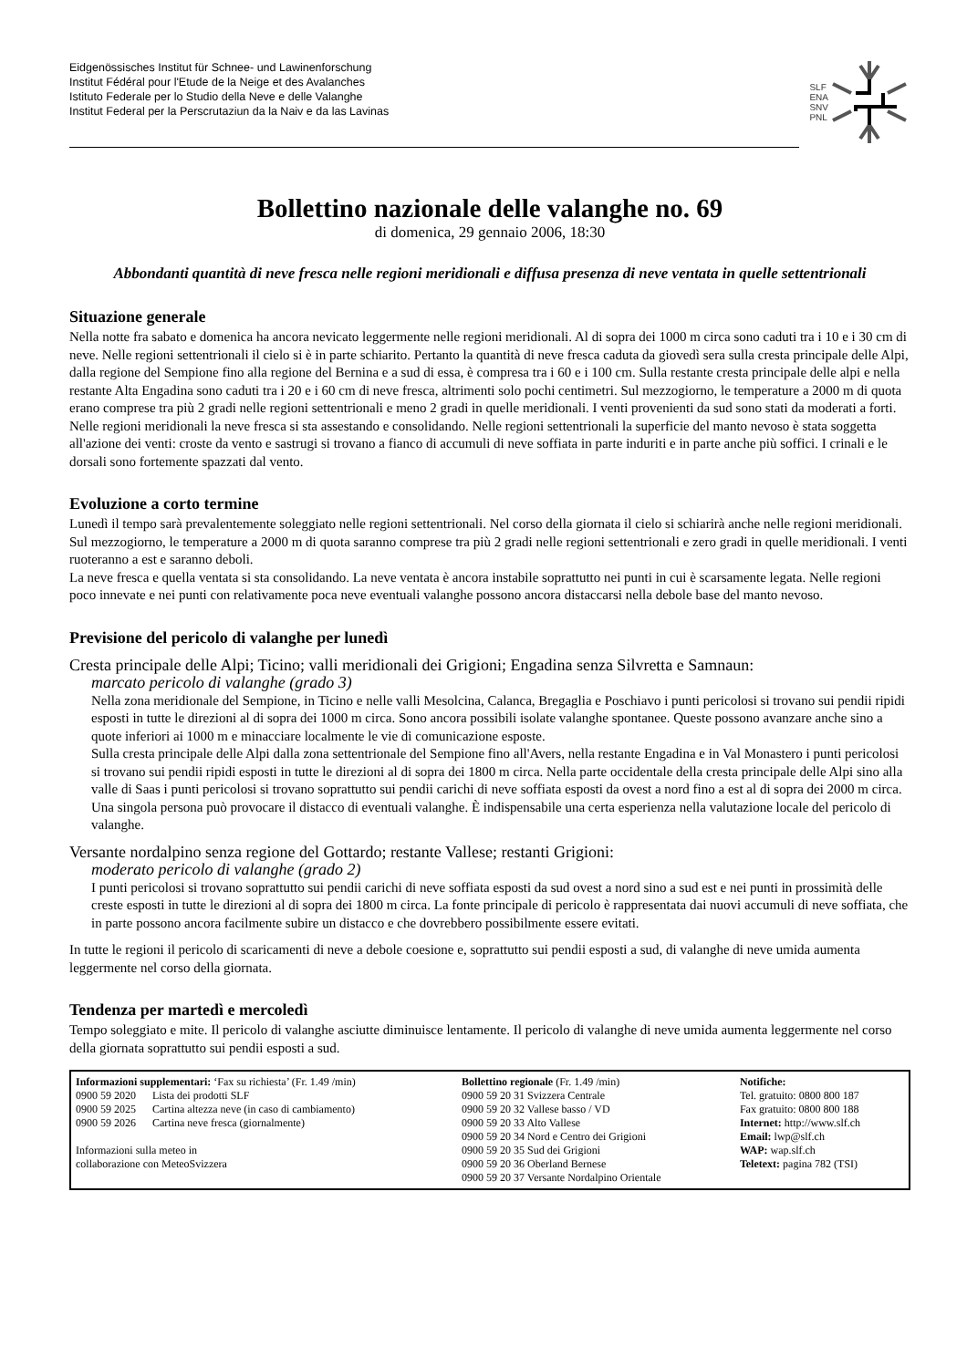Eidgenössisches Institut für Schnee- und Lawinenforschung
Institut Fédéral pour l'Etude de la Neige et des Avalanches
Istituto Federale per lo Studio della Neve e delle Valanghe
Institut Federal per la Perscrutaziun da la Naiv e da las Lavinas
SLF
ENA
SNV
PNL
Bollettino nazionale delle valanghe no. 69
di domenica, 29 gennaio 2006, 18:30
Abbondanti quantità di neve fresca nelle regioni meridionali e diffusa presenza di neve ventata in quelle settentrionali
Situazione generale
Nella notte fra sabato e domenica ha ancora nevicato leggermente nelle regioni meridionali. Al di sopra dei 1000 m circa sono caduti tra i 10 e i 30 cm di neve. Nelle regioni settentrionali il cielo si è in parte schiarito. Pertanto la quantità di neve fresca caduta da giovedì sera sulla cresta principale delle Alpi, dalla regione del Sempione fino alla regione del Bernina e a sud di essa, è compresa tra i 60 e i 100 cm. Sulla restante cresta principale delle alpi e nella restante Alta Engadina sono caduti tra i 20 e i 60 cm di neve fresca, altrimenti solo pochi centimetri. Sul mezzogiorno, le temperature a 2000 m di quota erano comprese tra più 2 gradi nelle regioni settentrionali e meno 2 gradi in quelle meridionali. I venti provenienti da sud sono stati da moderati a forti. Nelle regioni meridionali la neve fresca si sta assestando e consolidando. Nelle regioni settentrionali la superficie del manto nevoso è stata soggetta all'azione dei venti: croste da vento e sastrugi si trovano a fianco di accumuli di neve soffiata in parte induriti e in parte anche più soffici. I crinali e le dorsali sono fortemente spazzati dal vento.
Evoluzione a corto termine
Lunedì il tempo sarà prevalentemente soleggiato nelle regioni settentrionali. Nel corso della giornata il cielo si schiarirà anche nelle regioni meridionali. Sul mezzogiorno, le temperature a 2000 m di quota saranno comprese tra più 2 gradi nelle regioni settentrionali e zero gradi in quelle meridionali. I venti ruoteranno a est e saranno deboli.
La neve fresca e quella ventata si sta consolidando. La neve ventata è ancora instabile soprattutto nei punti in cui è scarsamente legata. Nelle regioni poco innevate e nei punti con relativamente poca neve eventuali valanghe possono ancora distaccarsi nella debole base del manto nevoso.
Previsione del pericolo di valanghe per lunedì
Cresta principale delle Alpi; Ticino; valli meridionali dei Grigioni; Engadina senza Silvretta e Samnaun:
marcato pericolo di valanghe (grado 3)
Nella zona meridionale del Sempione, in Ticino e nelle valli Mesolcina, Calanca, Bregaglia e Poschiavo i punti pericolosi si trovano sui pendii ripidi esposti in tutte le direzioni al di sopra dei 1000 m circa. Sono ancora possibili isolate valanghe spontanee. Queste possono avanzare anche sino a quote inferiori ai 1000 m e minacciare localmente le vie di comunicazione esposte.
Sulla cresta principale delle Alpi dalla zona settentrionale del Sempione fino all'Avers, nella restante Engadina e in Val Monastero i punti pericolosi si trovano sui pendii ripidi esposti in tutte le direzioni al di sopra dei 1800 m circa. Nella parte occidentale della cresta principale delle Alpi sino alla valle di Saas i punti pericolosi si trovano soprattutto sui pendii carichi di neve soffiata esposti da ovest a nord fino a est al di sopra dei 2000 m circa. Una singola persona può provocare il distacco di eventuali valanghe. È indispensabile una certa esperienza nella valutazione locale del pericolo di valanghe.
Versante nordalpino senza regione del Gottardo; restante Vallese; restanti Grigioni:
moderato pericolo di valanghe (grado 2)
I punti pericolosi si trovano soprattutto sui pendii carichi di neve soffiata esposti da sud ovest a nord sino a sud est e nei punti in prossimità delle creste esposti in tutte le direzioni al di sopra dei 1800 m circa. La fonte principale di pericolo è rappresentata dai nuovi accumuli di neve soffiata, che in parte possono ancora facilmente subire un distacco e che dovrebbero possibilmente essere evitati.
In tutte le regioni il pericolo di scaricamenti di neve a debole coesione e, soprattutto sui pendii esposti a sud, di valanghe di neve umida aumenta leggermente nel corso della giornata.
Tendenza per martedì e mercoledì
Tempo soleggiato e mite. Il pericolo di valanghe asciutte diminuisce lentamente. Il pericolo di valanghe di neve umida aumenta leggermente nel corso della giornata soprattutto sui pendii esposti a sud.
| Informazioni supplementari: ‘Fax su richiesta’ (Fr. 1.49 /min) 0900 59 2020 Lista dei prodotti SLF 0900 59 2025 Cartina altezza neve (in caso di cambiamento) 0900 59 2026 Cartina neve fresca (giornalmente) Informazioni sulla meteo in collaborazione con MeteoSvizzera | Bollettino regionale (Fr. 1.49 /min) 0900 59 20 31 Svizzera Centrale 0900 59 20 32 Vallese basso / VD 0900 59 20 33 Alto Vallese 0900 59 20 34 Nord e Centro dei Grigioni 0900 59 20 35 Sud dei Grigioni 0900 59 20 36 Oberland Bernese 0900 59 20 37 Versante Nordalpino Orientale | Notifiche: Tel. gratuito: 0800 800 187 Fax gratuito: 0800 800 188 Internet: http://www.slf.ch Email: lwp@slf.ch WAP: wap.slf.ch Teletext: pagina 782 (TSI) |